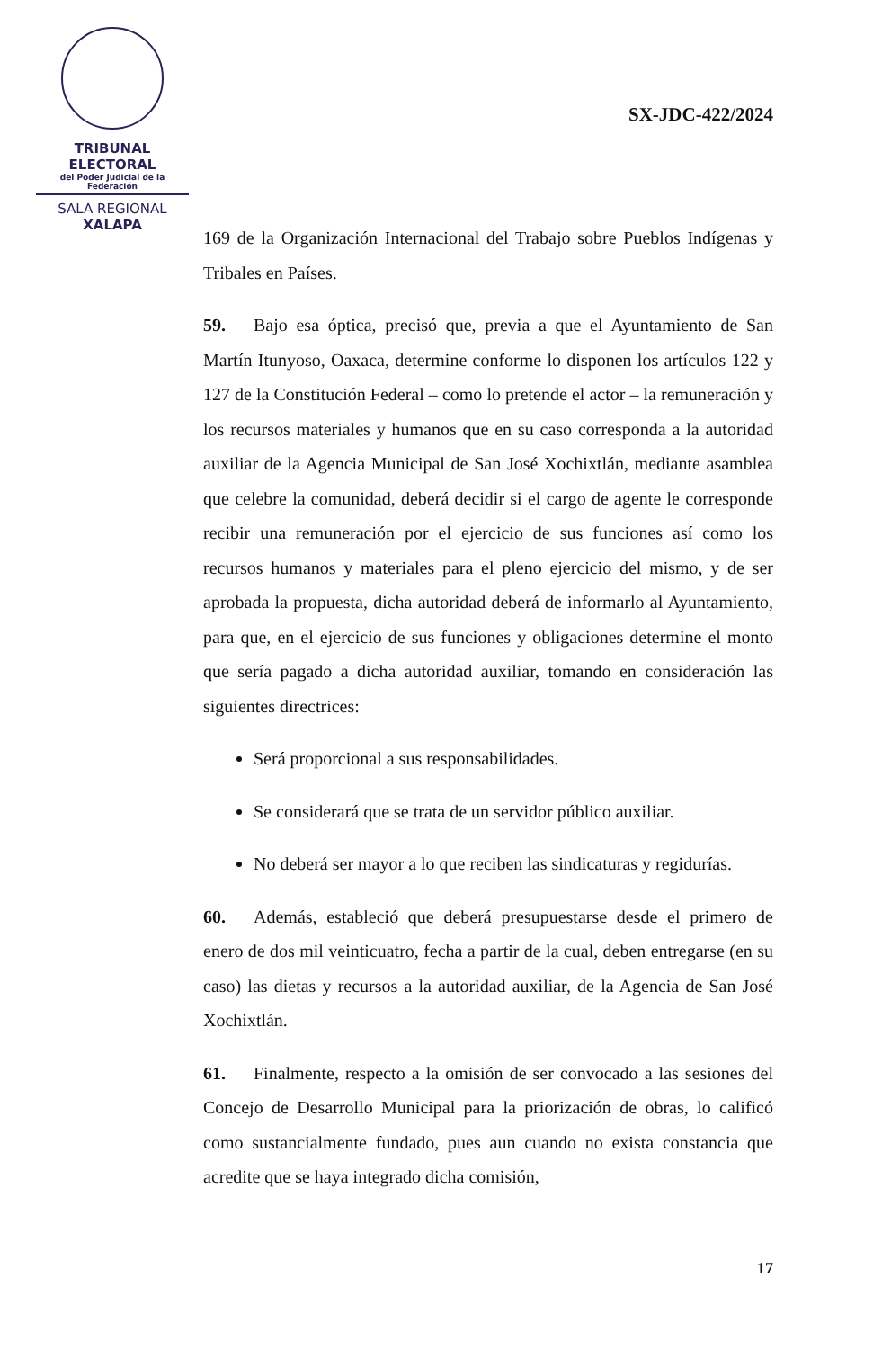TRIBUNAL ELECTORAL
del Poder Judicial de la Federación
SALA REGIONAL
XALAPA
SX-JDC-422/2024
169 de la Organización Internacional del Trabajo sobre Pueblos Indígenas y Tribales en Países.
59. Bajo esa óptica, precisó que, previa a que el Ayuntamiento de San Martín Itunyoso, Oaxaca, determine conforme lo disponen los artículos 122 y 127 de la Constitución Federal – como lo pretende el actor – la remuneración y los recursos materiales y humanos que en su caso corresponda a la autoridad auxiliar de la Agencia Municipal de San José Xochixtlán, mediante asamblea que celebre la comunidad, deberá decidir si el cargo de agente le corresponde recibir una remuneración por el ejercicio de sus funciones así como los recursos humanos y materiales para el pleno ejercicio del mismo, y de ser aprobada la propuesta, dicha autoridad deberá de informarlo al Ayuntamiento, para que, en el ejercicio de sus funciones y obligaciones determine el monto que sería pagado a dicha autoridad auxiliar, tomando en consideración las siguientes directrices:
Será proporcional a sus responsabilidades.
Se considerará que se trata de un servidor público auxiliar.
No deberá ser mayor a lo que reciben las sindicaturas y regidurías.
60. Además, estableció que deberá presupuestarse desde el primero de enero de dos mil veinticuatro, fecha a partir de la cual, deben entregarse (en su caso) las dietas y recursos a la autoridad auxiliar, de la Agencia de San José Xochixtlán.
61. Finalmente, respecto a la omisión de ser convocado a las sesiones del Concejo de Desarrollo Municipal para la priorización de obras, lo calificó como sustancialmente fundado, pues aun cuando no exista constancia que acredite que se haya integrado dicha comisión,
17